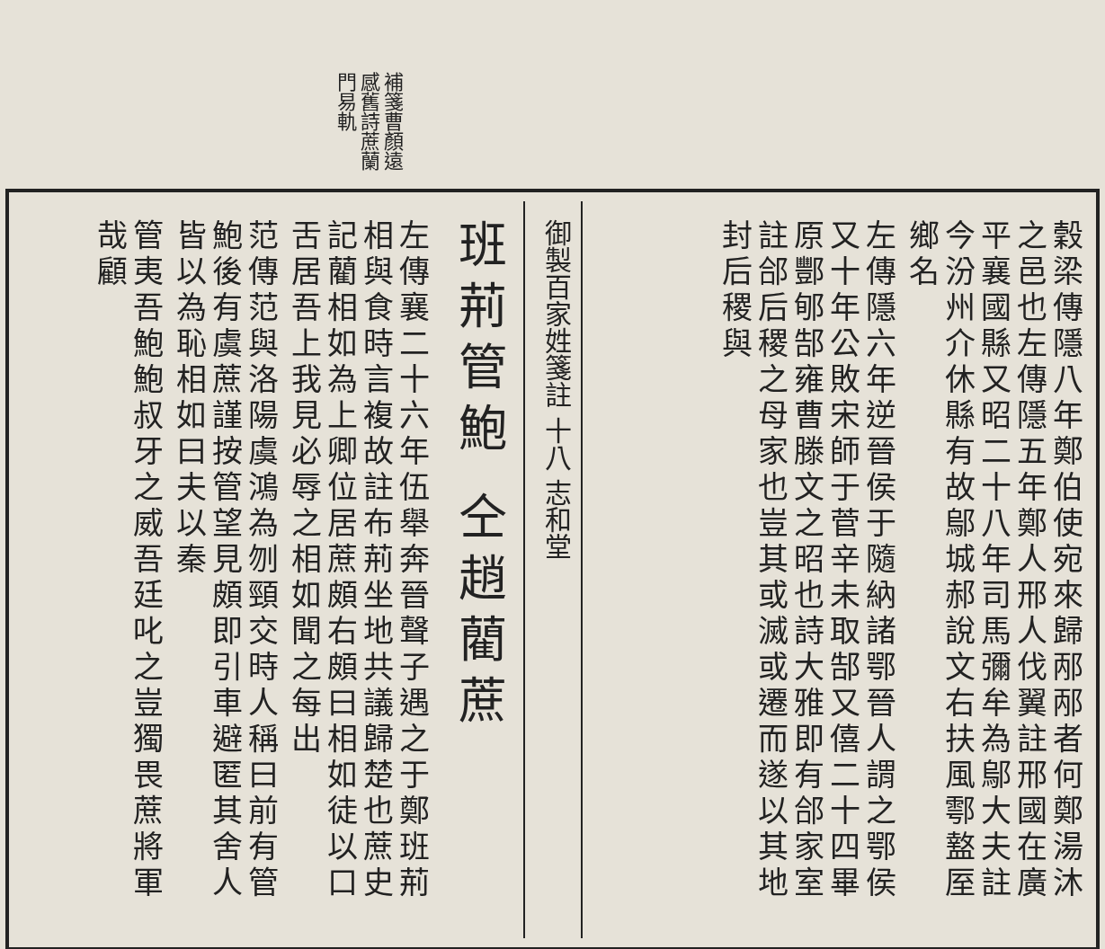補箋曹顏遠 感舊詩蔗蘭 門易軌
穀梁傳隱八年鄭伯使宛來歸邴邴者何鄭湯沐之邑也左傳隱五年鄭人邢人伐翼註邢國在廣平襄國縣又昭二十八年司馬彌牟為鄔大夫註今汾州介休縣有故鄔城郝說文右扶風鄠盩厔鄉名
左傳隱六年逆晉侯于隨納諸鄂晉人謂之鄂侯又十年公敗宋師于菅辛未取郜又僖二十四畢原酆郇郜雍曹滕文之昭也詩大雅即有郃家室註郃后稷之母家也豈其或滅或遷而遂以其地封后稷與
御製百家姓箋註 十八 志和堂
班荊管鮑 仝趙藺蔗
左傳襄二十六年伍舉奔晉聲子遇之于鄭班荊相與食時言複故註布荊坐地共議歸楚也蔗史記藺相如為上卿位居蔗頗右頗曰相如徒以口舌居吾上我見必辱之相如聞之每出
范傳范與洛陽虞鴻為刎頸交時人稱曰前有管鮑後有虞蔗謹按管望見頗即引車避匿其舍人皆以為恥相如曰夫以秦
管夷吾鮑鮑叔牙之威吾廷叱之豈獨畏蔗將軍哉顧